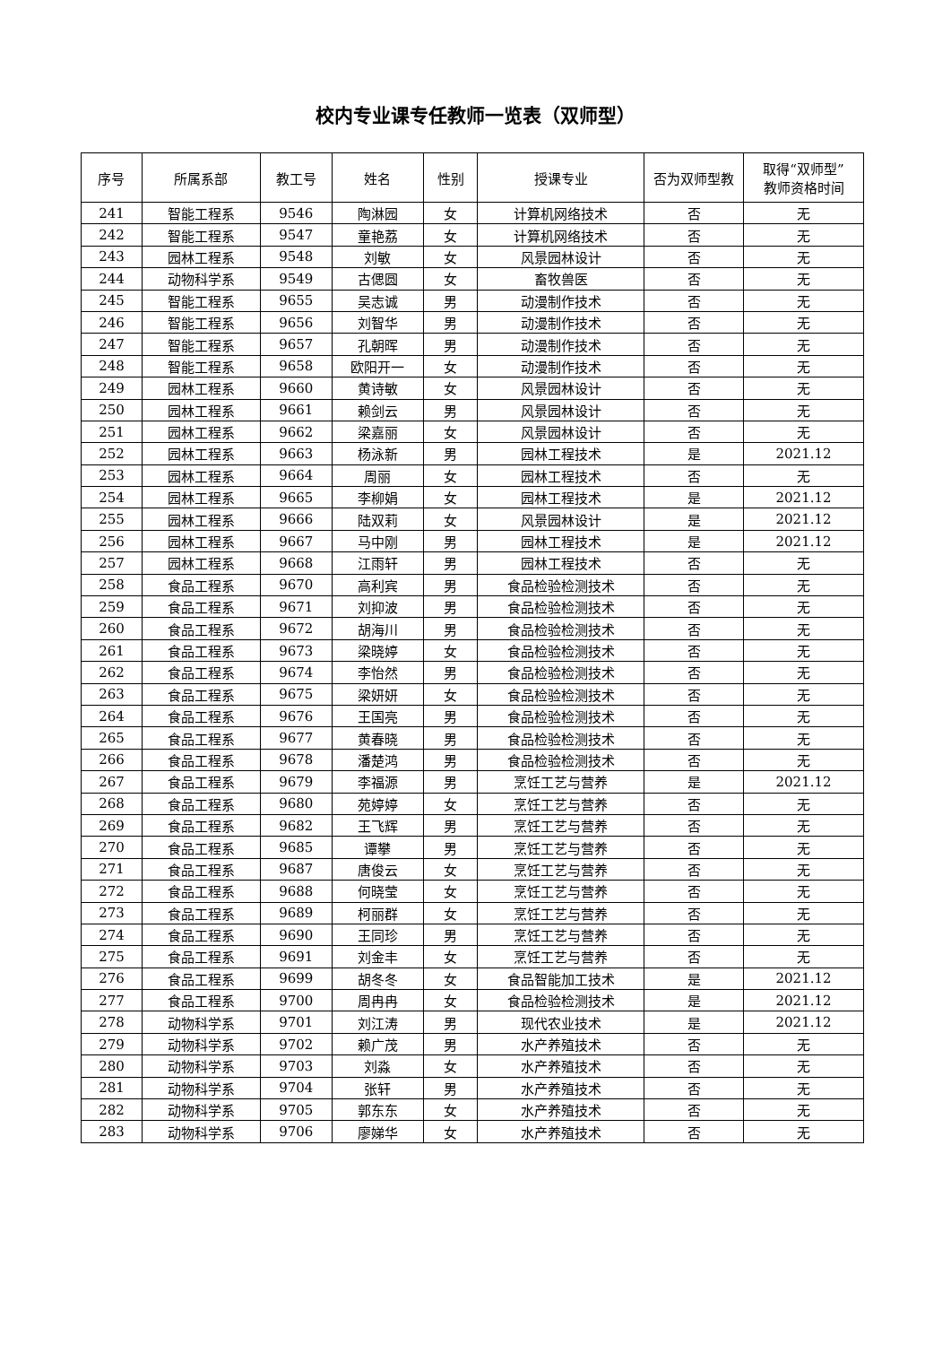校内专业课专任教师一览表（双师型）
| 序号 | 所属系部 | 教工号 | 姓名 | 性别 | 授课专业 | 否为双师型教 | 取得“双师型” 教师资格时间 |
| --- | --- | --- | --- | --- | --- | --- | --- |
| 241 | 智能工程系 | 9546 | 陶淋园 | 女 | 计算机网络技术 | 否 | 无 |
| 242 | 智能工程系 | 9547 | 童艳荔 | 女 | 计算机网络技术 | 否 | 无 |
| 243 | 园林工程系 | 9548 | 刘敏 | 女 | 风景园林设计 | 否 | 无 |
| 244 | 动物科学系 | 9549 | 古偲圆 | 女 | 畜牧兽医 | 否 | 无 |
| 245 | 智能工程系 | 9655 | 吴志诚 | 男 | 动漫制作技术 | 否 | 无 |
| 246 | 智能工程系 | 9656 | 刘智华 | 男 | 动漫制作技术 | 否 | 无 |
| 247 | 智能工程系 | 9657 | 孔朝晖 | 男 | 动漫制作技术 | 否 | 无 |
| 248 | 智能工程系 | 9658 | 欧阳开一 | 女 | 动漫制作技术 | 否 | 无 |
| 249 | 园林工程系 | 9660 | 黄诗敏 | 女 | 风景园林设计 | 否 | 无 |
| 250 | 园林工程系 | 9661 | 赖剑云 | 男 | 风景园林设计 | 否 | 无 |
| 251 | 园林工程系 | 9662 | 梁嘉丽 | 女 | 风景园林设计 | 否 | 无 |
| 252 | 园林工程系 | 9663 | 杨泳新 | 男 | 园林工程技术 | 是 | 2021.12 |
| 253 | 园林工程系 | 9664 | 周丽 | 女 | 园林工程技术 | 否 | 无 |
| 254 | 园林工程系 | 9665 | 李柳娟 | 女 | 园林工程技术 | 是 | 2021.12 |
| 255 | 园林工程系 | 9666 | 陆双莉 | 女 | 风景园林设计 | 是 | 2021.12 |
| 256 | 园林工程系 | 9667 | 马中刚 | 男 | 园林工程技术 | 是 | 2021.12 |
| 257 | 园林工程系 | 9668 | 江雨轩 | 男 | 园林工程技术 | 否 | 无 |
| 258 | 食品工程系 | 9670 | 高利宾 | 男 | 食品检验检测技术 | 否 | 无 |
| 259 | 食品工程系 | 9671 | 刘抑波 | 男 | 食品检验检测技术 | 否 | 无 |
| 260 | 食品工程系 | 9672 | 胡海川 | 男 | 食品检验检测技术 | 否 | 无 |
| 261 | 食品工程系 | 9673 | 梁晓婷 | 女 | 食品检验检测技术 | 否 | 无 |
| 262 | 食品工程系 | 9674 | 李怡然 | 男 | 食品检验检测技术 | 否 | 无 |
| 263 | 食品工程系 | 9675 | 梁妍妍 | 女 | 食品检验检测技术 | 否 | 无 |
| 264 | 食品工程系 | 9676 | 王国亮 | 男 | 食品检验检测技术 | 否 | 无 |
| 265 | 食品工程系 | 9677 | 黄春晓 | 男 | 食品检验检测技术 | 否 | 无 |
| 266 | 食品工程系 | 9678 | 潘楚鸿 | 男 | 食品检验检测技术 | 否 | 无 |
| 267 | 食品工程系 | 9679 | 李福源 | 男 | 烹饪工艺与营养 | 是 | 2021.12 |
| 268 | 食品工程系 | 9680 | 苑婷婷 | 女 | 烹饪工艺与营养 | 否 | 无 |
| 269 | 食品工程系 | 9682 | 王飞辉 | 男 | 烹饪工艺与营养 | 否 | 无 |
| 270 | 食品工程系 | 9685 | 谭攀 | 男 | 烹饪工艺与营养 | 否 | 无 |
| 271 | 食品工程系 | 9687 | 唐俊云 | 女 | 烹饪工艺与营养 | 否 | 无 |
| 272 | 食品工程系 | 9688 | 何晓莹 | 女 | 烹饪工艺与营养 | 否 | 无 |
| 273 | 食品工程系 | 9689 | 柯丽群 | 女 | 烹饪工艺与营养 | 否 | 无 |
| 274 | 食品工程系 | 9690 | 王同珍 | 男 | 烹饪工艺与营养 | 否 | 无 |
| 275 | 食品工程系 | 9691 | 刘金丰 | 女 | 烹饪工艺与营养 | 否 | 无 |
| 276 | 食品工程系 | 9699 | 胡冬冬 | 女 | 食品智能加工技术 | 是 | 2021.12 |
| 277 | 食品工程系 | 9700 | 周冉冉 | 女 | 食品检验检测技术 | 是 | 2021.12 |
| 278 | 动物科学系 | 9701 | 刘江涛 | 男 | 现代农业技术 | 是 | 2021.12 |
| 279 | 动物科学系 | 9702 | 赖广茂 | 男 | 水产养殖技术 | 否 | 无 |
| 280 | 动物科学系 | 9703 | 刘淼 | 女 | 水产养殖技术 | 否 | 无 |
| 281 | 动物科学系 | 9704 | 张轩 | 男 | 水产养殖技术 | 否 | 无 |
| 282 | 动物科学系 | 9705 | 郭东东 | 女 | 水产养殖技术 | 否 | 无 |
| 283 | 动物科学系 | 9706 | 廖娣华 | 女 | 水产养殖技术 | 否 | 无 |